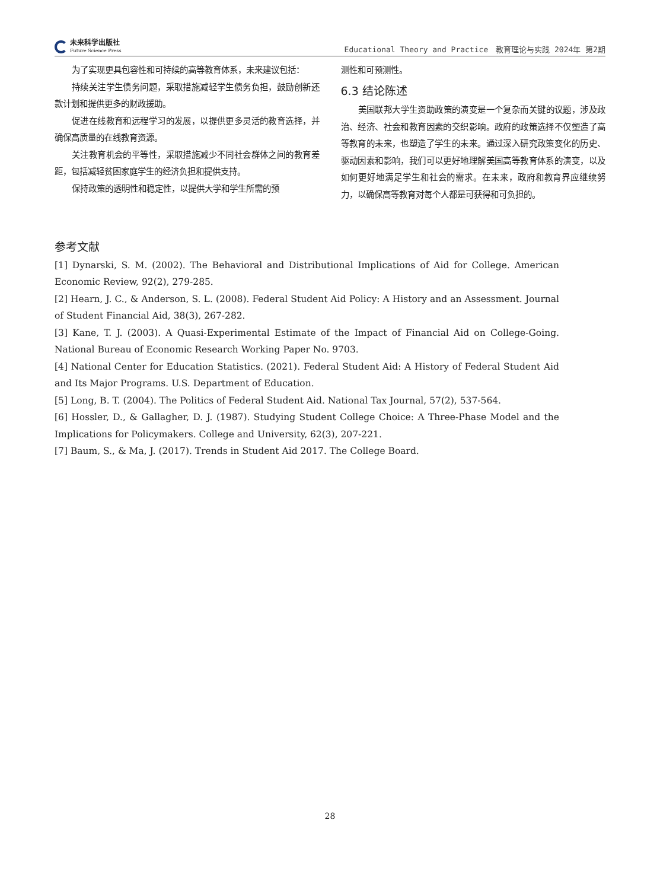未来科学出版社
Future Science Press
Educational Theory and Practice　教育理论与实践 2024年 第2期
为了实现更具包容性和可持续的高等教育体系，未来建议包括：
持续关注学生债务问题，采取措施减轻学生债务负担，鼓励创新还款计划和提供更多的财政援助。
促进在线教育和远程学习的发展，以提供更多灵活的教育选择，并确保高质量的在线教育资源。
关注教育机会的平等性，采取措施减少不同社会群体之间的教育差距，包括减轻贫困家庭学生的经济负担和提供支持。
保持政策的透明性和稳定性，以提供大学和学生所需的预
测性和可预测性。
6.3 结论陈述
美国联邦大学生资助政策的演变是一个复杂而关键的议题，涉及政治、经济、社会和教育因素的交织影响。政府的政策选择不仅塑造了高等教育的未来，也塑造了学生的未来。通过深入研究政策变化的历史、驱动因素和影响，我们可以更好地理解美国高等教育体系的演变，以及如何更好地满足学生和社会的需求。在未来，政府和教育界应继续努力，以确保高等教育对每个人都是可获得和可负担的。
参考文献
[1] Dynarski, S. M. (2002). The Behavioral and Distributional Implications of Aid for College. American Economic Review, 92(2), 279-285.
[2] Hearn, J. C., & Anderson, S. L. (2008). Federal Student Aid Policy: A History and an Assessment. Journal of Student Financial Aid, 38(3), 267-282.
[3] Kane, T. J. (2003). A Quasi-Experimental Estimate of the Impact of Financial Aid on College-Going. National Bureau of Economic Research Working Paper No. 9703.
[4] National Center for Education Statistics. (2021). Federal Student Aid: A History of Federal Student Aid and Its Major Programs. U.S. Department of Education.
[5] Long, B. T. (2004). The Politics of Federal Student Aid. National Tax Journal, 57(2), 537-564.
[6] Hossler, D., & Gallagher, D. J. (1987). Studying Student College Choice: A Three-Phase Model and the Implications for Policymakers. College and University, 62(3), 207-221.
[7] Baum, S., & Ma, J. (2017). Trends in Student Aid 2017. The College Board.
28